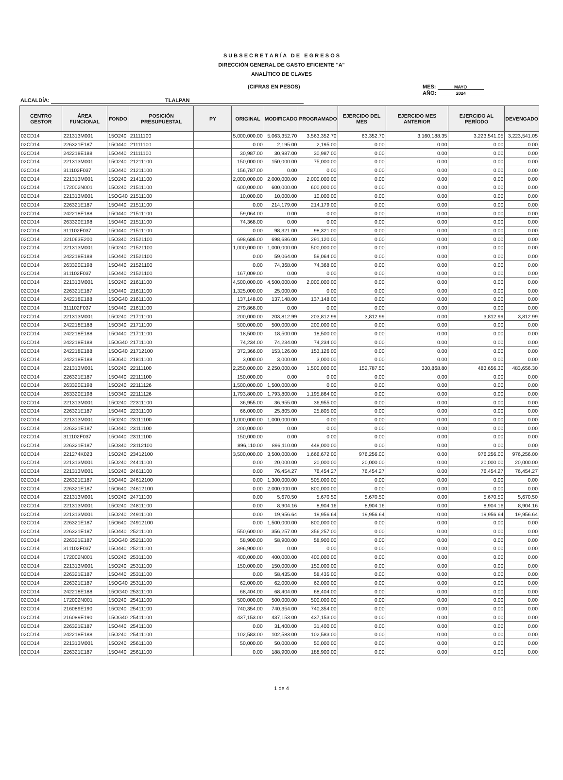S U B S E C R E T A R Í A D E E G R E S O S
DIRECCIÓN GENERAL DE GASTO EFICIENTE "A"
ANALÍTICO DE CLAVES
(CIFRAS EN PESOS)
MES: MAYO
AÑO: 2024
ALCALDÍA: TLALPAN
| CENTRO GESTOR | ÁREA FUNCIONAL | FONDO | POSICIÓN PRESUPUESTAL | PY | ORIGINAL | MODIFICADO | PROGRAMADO | EJERCIDO DEL MES | EJERCIDO MES ANTERIOR | EJERCIDO AL PERÍODO | DEVENGADO |
| --- | --- | --- | --- | --- | --- | --- | --- | --- | --- | --- | --- |
| 02CD14 | 221313M001 | 15O240 | 21111100 | | 5,000,000.00 | 5,063,352.70 | 3,563,352.70 | 63,352.70 | 3,160,188.35 | 3,223,541.05 | 3,223,541.05 |
| 02CD14 | 226321E187 | 15O440 | 21111100 | | 0.00 | 2,195.00 | 2,195.00 | 0.00 | 0.00 | 0.00 | 0.00 |
| 02CD14 | 242218E188 | 15O440 | 21111100 | | 30,987.00 | 30,987.00 | 30,987.00 | 0.00 | 0.00 | 0.00 | 0.00 |
| 02CD14 | 221313M001 | 15O240 | 21211100 | | 150,000.00 | 150,000.00 | 75,000.00 | 0.00 | 0.00 | 0.00 | 0.00 |
| 02CD14 | 311102F037 | 15O440 | 21211100 | | 156,787.00 | 0.00 | 0.00 | 0.00 | 0.00 | 0.00 | 0.00 |
| 02CD14 | 221313M001 | 15O240 | 21411100 | | 2,000,000.00 | 2,000,000.00 | 2,000,000.00 | 0.00 | 0.00 | 0.00 | 0.00 |
| 02CD14 | 172002N001 | 15O240 | 21511100 | | 600,000.00 | 600,000.00 | 600,000.00 | 0.00 | 0.00 | 0.00 | 0.00 |
| 02CD14 | 221313M001 | 15OG40 | 21511100 | | 10,000.00 | 10,000.00 | 10,000.00 | 0.00 | 0.00 | 0.00 | 0.00 |
| 02CD14 | 226321E187 | 15O440 | 21511100 | | 0.00 | 214,179.00 | 214,179.00 | 0.00 | 0.00 | 0.00 | 0.00 |
| 02CD14 | 242218E188 | 15O440 | 21511100 | | 59,064.00 | 0.00 | 0.00 | 0.00 | 0.00 | 0.00 | 0.00 |
| 02CD14 | 263320E198 | 15O440 | 21511100 | | 74,368.00 | 0.00 | 0.00 | 0.00 | 0.00 | 0.00 | 0.00 |
| 02CD14 | 311102F037 | 15O440 | 21511100 | | 0.00 | 98,321.00 | 98,321.00 | 0.00 | 0.00 | 0.00 | 0.00 |
| 02CD14 | 221063E200 | 15O340 | 21521100 | | 698,686.00 | 698,686.00 | 291,120.00 | 0.00 | 0.00 | 0.00 | 0.00 |
| 02CD14 | 221313M001 | 15O240 | 21521100 | | 1,000,000.00 | 1,000,000.00 | 500,000.00 | 0.00 | 0.00 | 0.00 | 0.00 |
| 02CD14 | 242218E188 | 15O440 | 21521100 | | 0.00 | 59,064.00 | 59,064.00 | 0.00 | 0.00 | 0.00 | 0.00 |
| 02CD14 | 263320E198 | 15O440 | 21521100 | | 0.00 | 74,368.00 | 74,368.00 | 0.00 | 0.00 | 0.00 | 0.00 |
| 02CD14 | 311102F037 | 15O440 | 21521100 | | 167,009.00 | 0.00 | 0.00 | 0.00 | 0.00 | 0.00 | 0.00 |
| 02CD14 | 221313M001 | 15O240 | 21611100 | | 4,500,000.00 | 4,500,000.00 | 2,000,000.00 | 0.00 | 0.00 | 0.00 | 0.00 |
| 02CD14 | 226321E187 | 15O440 | 21611100 | | 1,325,000.00 | 25,000.00 | 0.00 | 0.00 | 0.00 | 0.00 | 0.00 |
| 02CD14 | 242218E188 | 15OG40 | 21611100 | | 137,148.00 | 137,148.00 | 137,148.00 | 0.00 | 0.00 | 0.00 | 0.00 |
| 02CD14 | 311102F037 | 15O440 | 21611100 | | 279,868.00 | 0.00 | 0.00 | 0.00 | 0.00 | 0.00 | 0.00 |
| 02CD14 | 221313M001 | 15O240 | 21711100 | | 200,000.00 | 203,812.99 | 203,812.99 | 3,812.99 | 0.00 | 3,812.99 | 3,812.99 |
| 02CD14 | 242218E188 | 15O340 | 21711100 | | 500,000.00 | 500,000.00 | 200,000.00 | 0.00 | 0.00 | 0.00 | 0.00 |
| 02CD14 | 242218E188 | 15O440 | 21711100 | | 18,500.00 | 18,500.00 | 18,500.00 | 0.00 | 0.00 | 0.00 | 0.00 |
| 02CD14 | 242218E188 | 15OG40 | 21711100 | | 74,234.00 | 74,234.00 | 74,234.00 | 0.00 | 0.00 | 0.00 | 0.00 |
| 02CD14 | 242218E188 | 15OG40 | 21712100 | | 372,366.00 | 153,126.00 | 153,126.00 | 0.00 | 0.00 | 0.00 | 0.00 |
| 02CD14 | 242218E188 | 15O640 | 21811100 | | 3,000.00 | 3,000.00 | 3,000.00 | 0.00 | 0.00 | 0.00 | 0.00 |
| 02CD14 | 221313M001 | 15O240 | 22111100 | | 2,250,000.00 | 2,250,000.00 | 1,500,000.00 | 152,787.50 | 330,868.80 | 483,656.30 | 483,656.30 |
| 02CD14 | 226321E187 | 15O440 | 22111100 | | 150,000.00 | 0.00 | 0.00 | 0.00 | 0.00 | 0.00 | 0.00 |
| 02CD14 | 263320E198 | 15O240 | 22111126 | | 1,500,000.00 | 1,500,000.00 | 0.00 | 0.00 | 0.00 | 0.00 | 0.00 |
| 02CD14 | 263320E198 | 15O340 | 22111126 | | 1,793,800.00 | 1,793,800.00 | 1,195,864.00 | 0.00 | 0.00 | 0.00 | 0.00 |
| 02CD14 | 221313M001 | 15O240 | 22311100 | | 36,955.00 | 36,955.00 | 36,955.00 | 0.00 | 0.00 | 0.00 | 0.00 |
| 02CD14 | 226321E187 | 15O440 | 22311100 | | 66,000.00 | 25,805.00 | 25,805.00 | 0.00 | 0.00 | 0.00 | 0.00 |
| 02CD14 | 221313M001 | 15O240 | 23111100 | | 1,000,000.00 | 1,000,000.00 | 0.00 | 0.00 | 0.00 | 0.00 | 0.00 |
| 02CD14 | 226321E187 | 15O440 | 23111100 | | 200,000.00 | 0.00 | 0.00 | 0.00 | 0.00 | 0.00 | 0.00 |
| 02CD14 | 311102F037 | 15O440 | 23111100 | | 150,000.00 | 0.00 | 0.00 | 0.00 | 0.00 | 0.00 | 0.00 |
| 02CD14 | 226321E187 | 15O340 | 23112100 | | 896,110.00 | 896,110.00 | 448,000.00 | 0.00 | 0.00 | 0.00 | 0.00 |
| 02CD14 | 221274K023 | 15O240 | 23412100 | | 3,500,000.00 | 3,500,000.00 | 1,666,672.00 | 976,256.00 | 0.00 | 976,256.00 | 976,256.00 |
| 02CD14 | 221313M001 | 15O240 | 24411100 | | 0.00 | 20,000.00 | 20,000.00 | 20,000.00 | 0.00 | 20,000.00 | 20,000.00 |
| 02CD14 | 221313M001 | 15O240 | 24611100 | | 0.00 | 76,454.27 | 76,454.27 | 76,454.27 | 0.00 | 76,454.27 | 76,454.27 |
| 02CD14 | 226321E187 | 15O440 | 24612100 | | 0.00 | 1,300,000.00 | 505,000.00 | 0.00 | 0.00 | 0.00 | 0.00 |
| 02CD14 | 226321E187 | 15O640 | 24612100 | | 0.00 | 2,000,000.00 | 800,000.00 | 0.00 | 0.00 | 0.00 | 0.00 |
| 02CD14 | 221313M001 | 15O240 | 24711100 | | 0.00 | 5,670.50 | 5,670.50 | 5,670.50 | 0.00 | 5,670.50 | 5,670.50 |
| 02CD14 | 221313M001 | 15O240 | 24811100 | | 0.00 | 8,904.16 | 8,904.16 | 8,904.16 | 0.00 | 8,904.16 | 8,904.16 |
| 02CD14 | 221313M001 | 15O240 | 24911100 | | 0.00 | 19,956.64 | 19,956.64 | 19,956.64 | 0.00 | 19,956.64 | 19,956.64 |
| 02CD14 | 226321E187 | 15O640 | 24912100 | | 0.00 | 1,500,000.00 | 800,000.00 | 0.00 | 0.00 | 0.00 | 0.00 |
| 02CD14 | 226321E187 | 15O440 | 25211100 | | 550,600.00 | 356,257.00 | 356,257.00 | 0.00 | 0.00 | 0.00 | 0.00 |
| 02CD14 | 226321E187 | 15OG40 | 25211100 | | 58,900.00 | 58,900.00 | 58,900.00 | 0.00 | 0.00 | 0.00 | 0.00 |
| 02CD14 | 311102F037 | 15O440 | 25211100 | | 396,900.00 | 0.00 | 0.00 | 0.00 | 0.00 | 0.00 | 0.00 |
| 02CD14 | 172002N001 | 15O240 | 25311100 | | 400,000.00 | 400,000.00 | 400,000.00 | 0.00 | 0.00 | 0.00 | 0.00 |
| 02CD14 | 221313M001 | 15O240 | 25311100 | | 150,000.00 | 150,000.00 | 150,000.00 | 0.00 | 0.00 | 0.00 | 0.00 |
| 02CD14 | 226321E187 | 15O440 | 25311100 | | 0.00 | 58,435.00 | 58,435.00 | 0.00 | 0.00 | 0.00 | 0.00 |
| 02CD14 | 226321E187 | 15OG40 | 25311100 | | 62,000.00 | 62,000.00 | 62,000.00 | 0.00 | 0.00 | 0.00 | 0.00 |
| 02CD14 | 242218E188 | 15OG40 | 25311100 | | 68,404.00 | 68,404.00 | 68,404.00 | 0.00 | 0.00 | 0.00 | 0.00 |
| 02CD14 | 172002N001 | 15O240 | 25411100 | | 500,000.00 | 500,000.00 | 500,000.00 | 0.00 | 0.00 | 0.00 | 0.00 |
| 02CD14 | 216089E190 | 15O240 | 25411100 | | 740,354.00 | 740,354.00 | 740,354.00 | 0.00 | 0.00 | 0.00 | 0.00 |
| 02CD14 | 216089E190 | 15OG40 | 25411100 | | 437,153.00 | 437,153.00 | 437,153.00 | 0.00 | 0.00 | 0.00 | 0.00 |
| 02CD14 | 226321E187 | 15O440 | 25411100 | | 0.00 | 31,400.00 | 31,400.00 | 0.00 | 0.00 | 0.00 | 0.00 |
| 02CD14 | 242218E188 | 15O240 | 25411100 | | 102,583.00 | 102,583.00 | 102,583.00 | 0.00 | 0.00 | 0.00 | 0.00 |
| 02CD14 | 221313M001 | 15O240 | 25611100 | | 50,000.00 | 50,000.00 | 50,000.00 | 0.00 | 0.00 | 0.00 | 0.00 |
| 02CD14 | 226321E187 | 15O440 | 25611100 | | 0.00 | 188,900.00 | 188,900.00 | 0.00 | 0.00 | 0.00 | 0.00 |
1 de 4